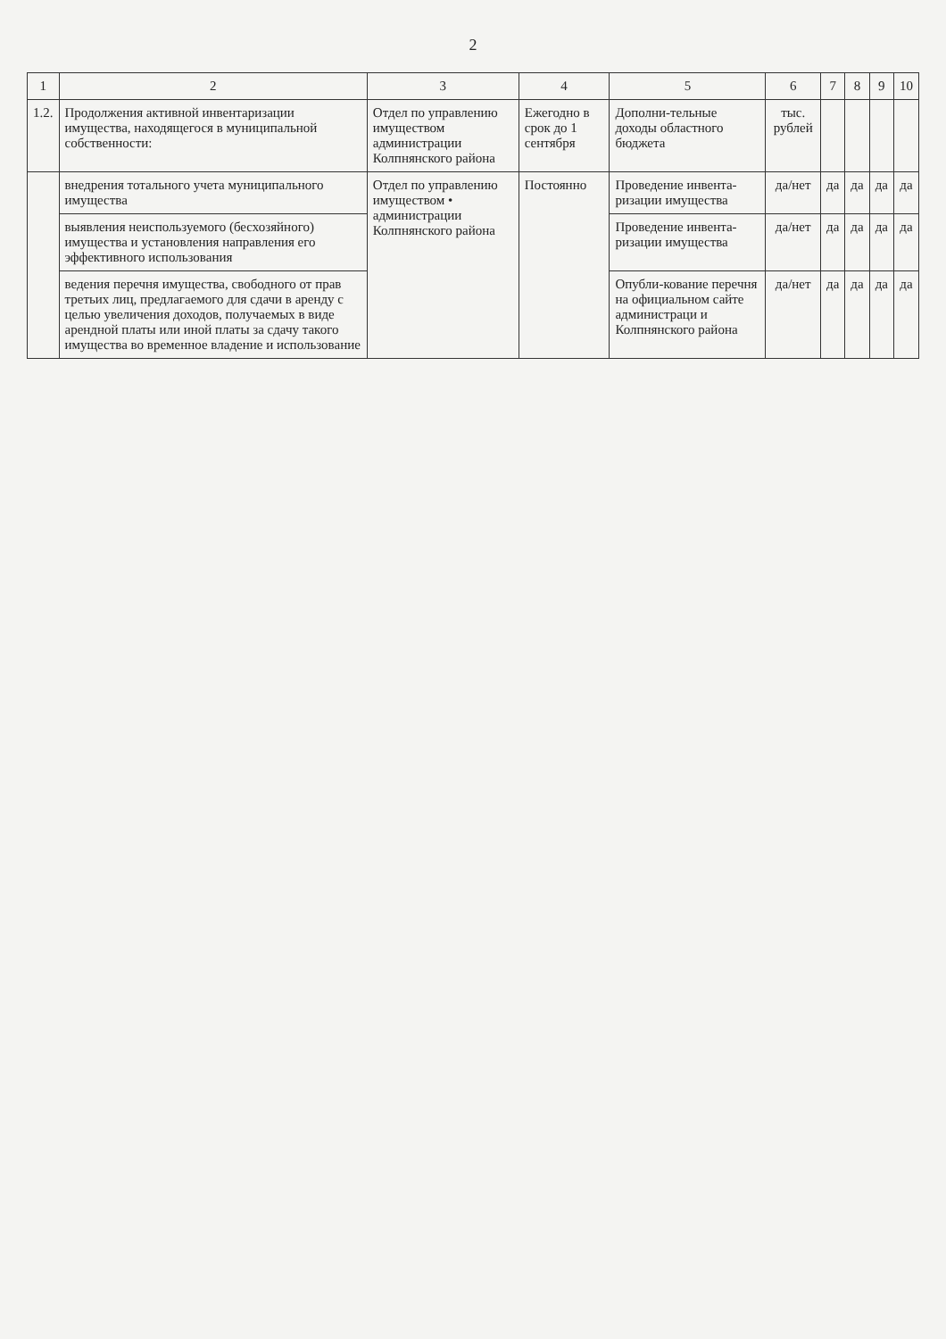2
| 1 | 2 | 3 | 4 | 5 | 6 | 7 | 8 | 9 | 10 |
| --- | --- | --- | --- | --- | --- | --- | --- | --- | --- |
| 1.2. | Продолжения активной инвентаризации имущества, находящегося в муниципальной собственности: | Отдел по управлению имуществом администрации Колпнянского района | Ежегодно в срок до 1 сентября | Дополни-тельные доходы областного бюджета | тыс. рублей | | | | |
| | внедрения тотального учета муниципального имущества | Отдел по управлению имуществом • администрации Колпнянского района | Постоянно | Проведение инвента-ризации имущества | да/нет | да | да | да | да |
| | выявления неиспользуемого (бесхозяйного) имущества и установления направления его эффективного использования | | | Проведение инвента-ризации имущества | да/нет | да | да | да | да |
| | ведения перечня имущества, свободного от прав третьих лиц, предлагаемого для сдачи в аренду с целью увеличения доходов, получаемых в виде арендной платы или иной платы за сдачу такого имущества во временное владение и использование | | | Опубли-кование перечня на официальном сайте администраци и Колпнянского района | да/нет | да | да | да | да |